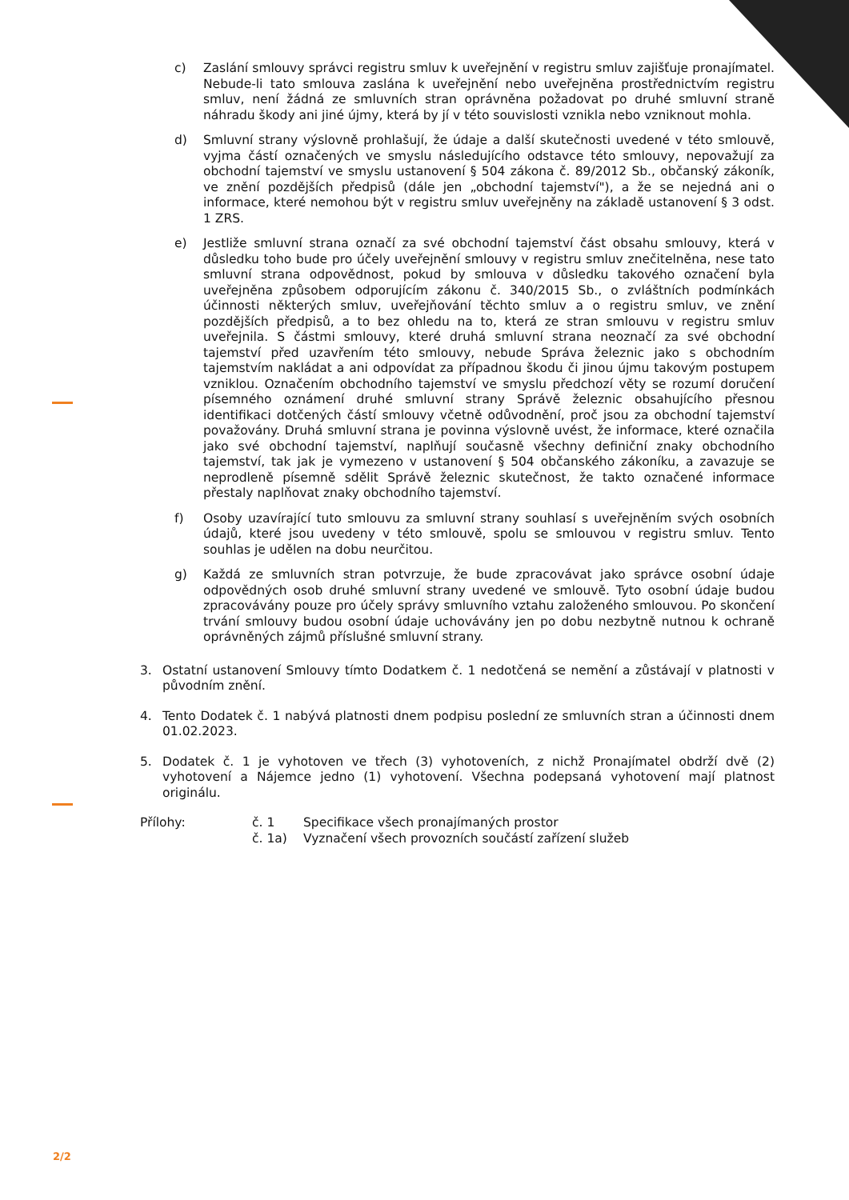c) Zaslání smlouvy správci registru smluv k uveřejnění v registru smluv zajišťuje pronajímatel. Nebude-li tato smlouva zaslána k uveřejnění nebo uveřejněna prostřednictvím registru smluv, není žádná ze smluvních stran oprávněna požadovat po druhé smluvní straně náhradu škody ani jiné újmy, která by jí v této souvislosti vznikla nebo vzniknout mohla.
d) Smluvní strany výslovně prohlašují, že údaje a další skutečnosti uvedené v této smlouvě, vyjma částí označených ve smyslu následujícího odstavce této smlouvy, nepovažují za obchodní tajemství ve smyslu ustanovení § 504 zákona č. 89/2012 Sb., občanský zákoník, ve znění pozdějších předpisů (dále jen „obchodní tajemství"), a že se nejedná ani o informace, které nemohou být v registru smluv uveřejněny na základě ustanovení § 3 odst. 1 ZRS.
e) Jestliže smluvní strana označí za své obchodní tajemství část obsahu smlouvy, která v důsledku toho bude pro účely uveřejnění smlouvy v registru smluv znečitelněna, nese tato smluvní strana odpovědnost, pokud by smlouva v důsledku takového označení byla uveřejněna způsobem odporujícím zákonu č. 340/2015 Sb., o zvláštních podmínkách účinnosti některých smluv, uveřejňování těchto smluv a o registru smluv, ve znění pozdějších předpisů, a to bez ohledu na to, která ze stran smlouvu v registru smluv uveřejnila. S částmi smlouvy, které druhá smluvní strana neoznačí za své obchodní tajemství před uzavřením této smlouvy, nebude Správa železnic jako s obchodním tajemstvím nakládat a ani odpovídat za případnou škodu či jinou újmu takovým postupem vzniklou. Označením obchodního tajemství ve smyslu předchozí věty se rozumí doručení písemného oznámení druhé smluvní strany Správě železnic obsahujícího přesnou identifikaci dotčených částí smlouvy včetně odůvodnění, proč jsou za obchodní tajemství považovány. Druhá smluvní strana je povinna výslovně uvést, že informace, které označila jako své obchodní tajemství, naplňují současně všechny definiční znaky obchodního tajemství, tak jak je vymezeno v ustanovení § 504 občanského zákoníku, a zavazuje se neprodleně písemně sdělit Správě železnic skutečnost, že takto označené informace přestaly naplňovat znaky obchodního tajemství.
f) Osoby uzavírající tuto smlouvu za smluvní strany souhlasí s uveřejněním svých osobních údajů, které jsou uvedeny v této smlouvě, spolu se smlouvou v registru smluv. Tento souhlas je udělen na dobu neurčitou.
g) Každá ze smluvních stran potvrzuje, že bude zpracovávat jako správce osobní údaje odpovědných osob druhé smluvní strany uvedené ve smlouvě. Tyto osobní údaje budou zpracovávány pouze pro účely správy smluvního vztahu založeného smlouvou. Po skončení trvání smlouvy budou osobní údaje uchovávány jen po dobu nezbytně nutnou k ochraně oprávněných zájmů příslušné smluvní strany.
3. Ostatní ustanovení Smlouvy tímto Dodatkem č. 1 nedotčená se nemění a zůstávají v platnosti v původním znění.
4. Tento Dodatek č. 1 nabývá platnosti dnem podpisu poslední ze smluvních stran a účinnosti dnem 01.02.2023.
5. Dodatek č. 1 je vyhotoven ve třech (3) vyhotoveních, z nichž Pronajímatel obdrží dvě (2) vyhotovení a Nájemce jedno (1) vyhotovení. Všechna podepsaná vyhotovení mají platnost originálu.
Přílohy: č. 1 Specifikace všech pronajímaných prostor
č. 1a) Vyznačení všech provozních součástí zařízení služeb
2/2